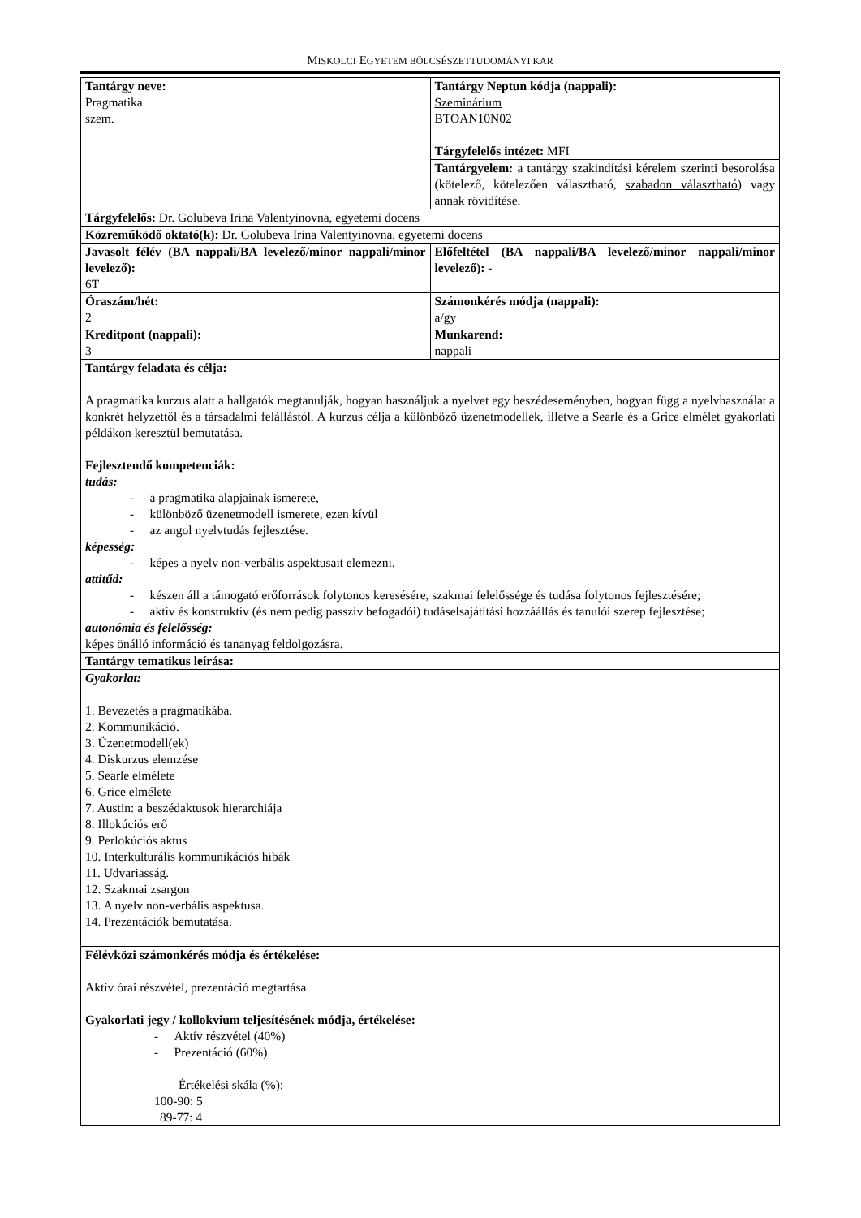MISKOLCI EGYETEM BÖLCSÉSZETTUDOMÁNYI KAR
| Tantárgy neve: Pragmatika szem. | Tantárgy Neptun kódja (nappali): Szeminárium BTOAN10N02 Tárgyfelelős intézet: MFI |
| | Tantárgyelem: a tantárgy szakindítási kérelem szerinti besorolása (kötelező, kötelezően választható, szabadon választható ) vagy annak rövidítése. |
| Tárgyfelelős: Dr. Golubeva Irina Valentyinovna, egyetemi docens | |
| Közreműködő oktató(k): Dr. Golubeva Irina Valentyinovna, egyetemi docens | |
| Javasolt félév (BA nappali/BA levelező/minor nappali/minor levelező): 6T | Előfeltétel (BA nappali/BA levelező/minor nappali/minor levelező): - |
| Óraszám/hét: 2 | Számonkérés módja (nappali): a/gy |
| Kreditpont (nappali): 3 | Munkarend: nappali |
| Tantárgy feladata és célja: A pragmatika kurzus alatt a hallgatók megtanulják, hogyan használjuk a nyelvet egy beszédeseményben, hogyan függ a nyelvhasználat a konkrét helyzettől és a társadalmi felállástól. A kurzus célja a különböző üzenetmodellek, illetve a Searle és a Grice elmélet gyakorlati példákon keresztül bemutatása. Fejlesztendő kompetenciák: tudás: - a pragmatika alapjainak ismerete, - különböző üzenetmodell ismerete, ezen kívül - az angol nyelvtudás fejlesztése. képesség: - képes a nyelv non-verbális aspektusait elemezni. attitűd: - készen áll a támogató erőforrások folytonos keresésére, szakmai felelőssége és tudása folytonos fejlesztésére; - aktív és konstruktív (és nem pedig passzív befogadói) tudáselsajátítási hozzáállás és tanulói szerep fejlesztése; autonómia és felelősség: képes önálló információ és tananyag feldolgozásra. | |
| Tantárgy tematikus leírása: | |
| Gyakorlat: 1. Bevezetés a pragmatikába. 2. Kommunikáció. 3. Üzenetmodell(ek) 4. Diskurzus elemzése 5. Searle elmélete 6. Grice elmélete 7. Austin: a beszédaktusok hierarchiája 8. Illokúciós erő 9. Perlokúciós aktus 10. Interkulturális kommunikációs hibák 11. Udvariasság. 12. Szakmai zsargon 13. A nyelv non-verbális aspektusa. 14. Prezentációk bemutatása. | |
| Félévközi számonkérés módja és értékelése: Aktív órai részvétel, prezentáció megtartása. Gyakorlati jegy / kollokvium teljesítésének módja, értékelése: - Aktív részvétel (40%) - Prezentáció (60%) Értékelési skála (%): 100-90: 5 89-77: 4 | |